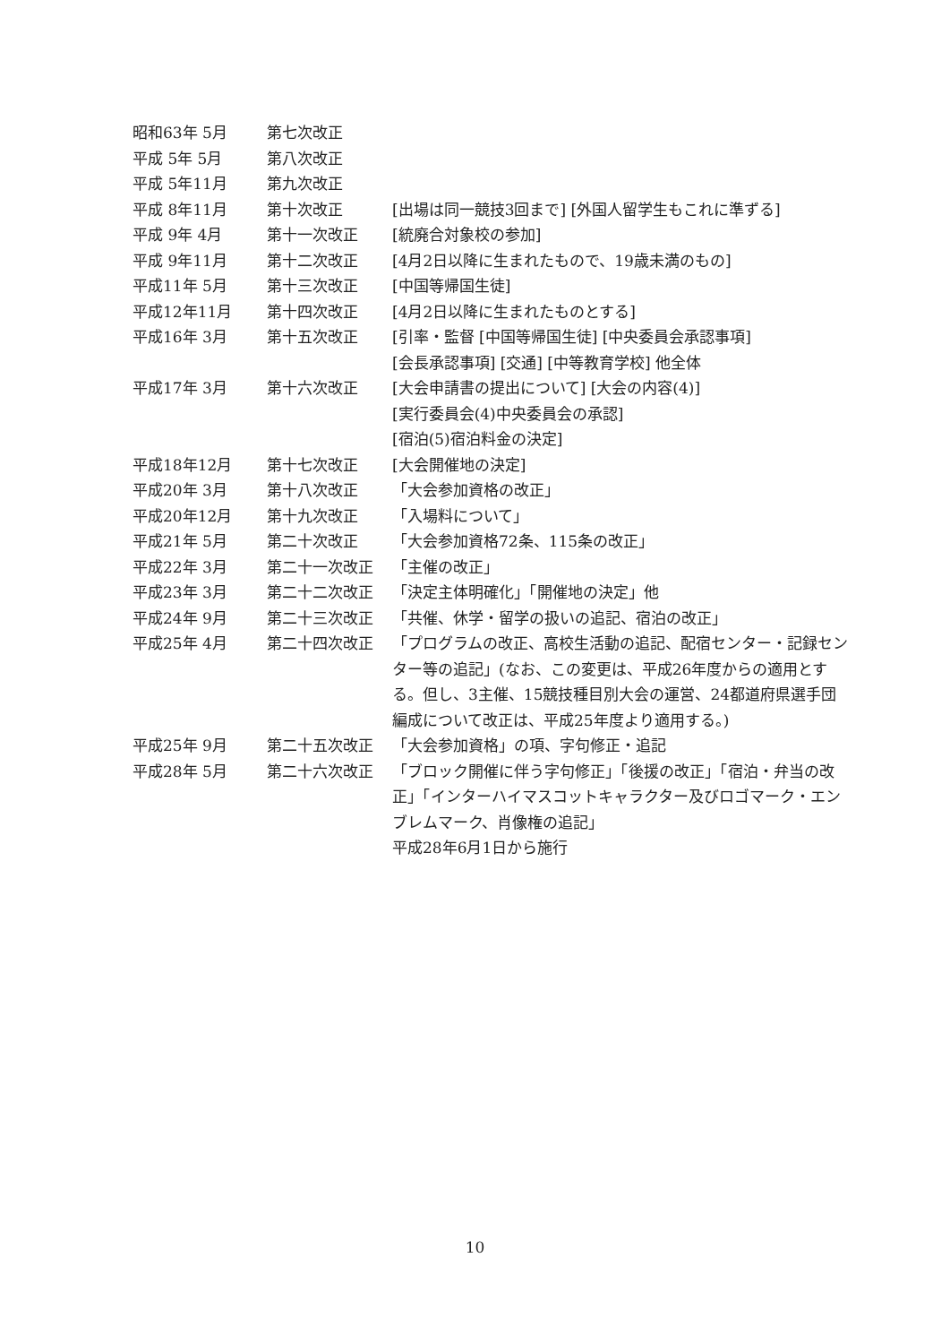昭和63年 5月 第七次改正
平成 5年 5月 第八次改正
平成 5年11月 第九次改正
平成 8年11月 第十次改正 [出場は同一競技3回まで] [外国人留学生もこれに準ずる]
平成 9年 4月 第十一次改正 [統廃合対象校の参加]
平成 9年11月 第十二次改正 [4月2日以降に生まれたもので、19歳未満のもの]
平成11年 5月 第十三次改正 [中国等帰国生徒]
平成12年11月 第十四次改正 [4月2日以降に生まれたものとする]
平成16年 3月 第十五次改正 [引率・監督 [中国等帰国生徒] [中央委員会承認事項]
[会長承認事項] [交通] [中等教育学校] 他全体
平成17年 3月 第十六次改正 [大会申請書の提出について] [大会の内容(4)]
[実行委員会(4)中央委員会の承認]
[宿泊(5)宿泊料金の決定]
平成18年12月 第十七次改正 [大会開催地の決定]
平成20年 3月 第十八次改正 「大会参加資格の改正」
平成20年12月 第十九次改正 「入場料について」
平成21年 5月 第二十次改正 「大会参加資格72条、115条の改正」
平成22年 3月 第二十一次改正 「主催の改正」
平成23年 3月 第二十二次改正 「決定主体明確化」「開催地の決定」他
平成24年 9月 第二十三次改正 「共催、休学・留学の扱いの追記、宿泊の改正」
平成25年 4月 第二十四次改正 「プログラムの改正、高校生活動の追記、配宿センター・記録センター等の追記」(なお、この変更は、平成26年度からの適用とする。但し、3主催、15競技種目別大会の運営、24都道府県選手団編成について改正は、平成25年度より適用する。)
平成25年 9月 第二十五次改正 「大会参加資格」の項、字句修正・追記
平成28年 5月 第二十六次改正 「ブロック開催に伴う字句修正」「後援の改正」「宿泊・弁当の改正」「インターハイマスコットキャラクター及びロゴマーク・エンブレムマーク、肖像権の追記」
平成28年6月1日から施行
10